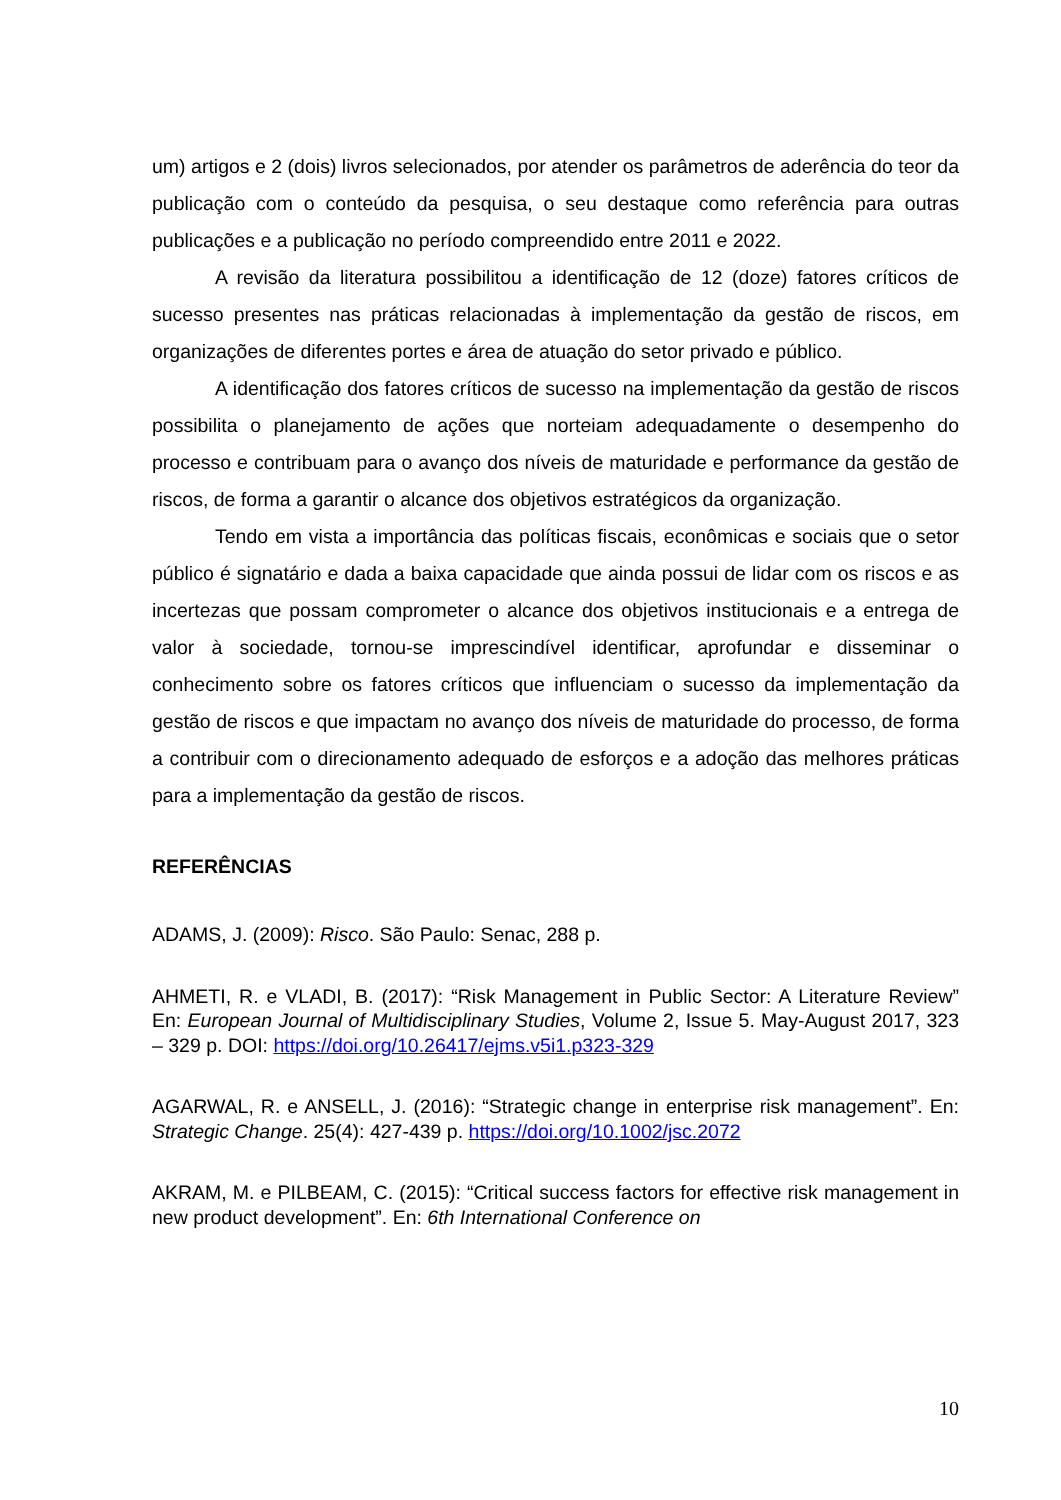um) artigos e 2 (dois) livros selecionados, por atender os parâmetros de aderência do teor da publicação com o conteúdo da pesquisa, o seu destaque como referência para outras publicações e a publicação no período compreendido entre 2011 e 2022.
A revisão da literatura possibilitou a identificação de 12 (doze) fatores críticos de sucesso presentes nas práticas relacionadas à implementação da gestão de riscos, em organizações de diferentes portes e área de atuação do setor privado e público.
A identificação dos fatores críticos de sucesso na implementação da gestão de riscos possibilita o planejamento de ações que norteiam adequadamente o desempenho do processo e contribuam para o avanço dos níveis de maturidade e performance da gestão de riscos, de forma a garantir o alcance dos objetivos estratégicos da organização.
Tendo em vista a importância das políticas fiscais, econômicas e sociais que o setor público é signatário e dada a baixa capacidade que ainda possui de lidar com os riscos e as incertezas que possam comprometer o alcance dos objetivos institucionais e a entrega de valor à sociedade, tornou-se imprescindível identificar, aprofundar e disseminar o conhecimento sobre os fatores críticos que influenciam o sucesso da implementação da gestão de riscos e que impactam no avanço dos níveis de maturidade do processo, de forma a contribuir com o direcionamento adequado de esforços e a adoção das melhores práticas para a implementação da gestão de riscos.
REFERÊNCIAS
ADAMS, J. (2009): Risco. São Paulo: Senac, 288 p.
AHMETI, R. e VLADI, B. (2017): “Risk Management in Public Sector: A Literature Review” En: European Journal of Multidisciplinary Studies, Volume 2, Issue 5. May-August 2017, 323 – 329 p. DOI: https://doi.org/10.26417/ejms.v5i1.p323-329
AGARWAL, R. e ANSELL, J. (2016): “Strategic change in enterprise risk management”. En: Strategic Change. 25(4): 427-439 p. https://doi.org/10.1002/jsc.2072
AKRAM, M. e PILBEAM, C. (2015): “Critical success factors for effective risk management in new product development”. En: 6th International Conference on
10